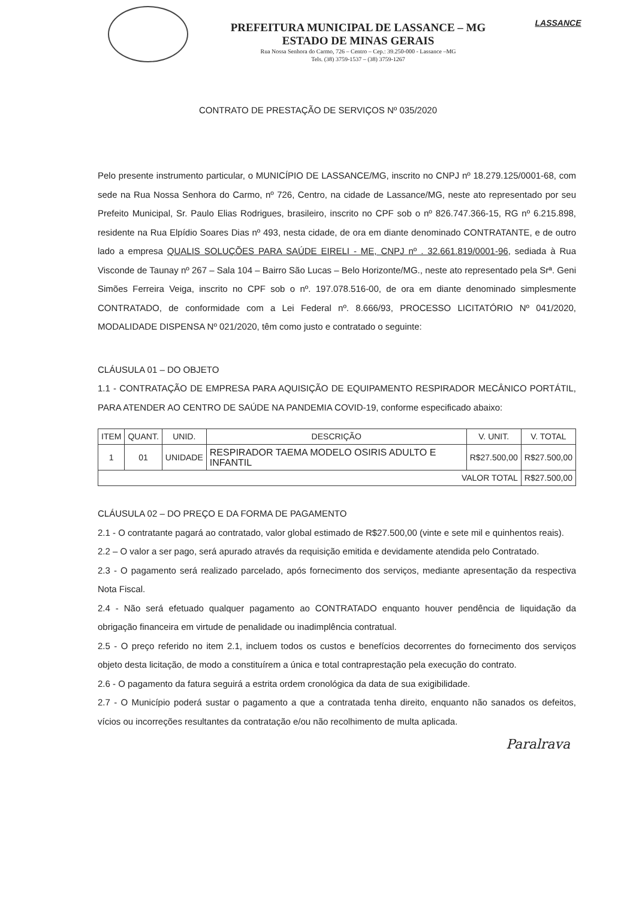PREFEITURA MUNICIPAL DE LASSANCE – MG
ESTADO DE MINAS GERAIS
Rua Nossa Senhora do Carmo, 726 – Centro – Cep.: 39.250-000 - Lassance –MG
Tels. (38) 3759-1537 – (38) 3759-1267
LASSANCE
CONTRATO DE PRESTAÇÃO DE SERVIÇOS Nº 035/2020
Pelo presente instrumento particular, o MUNICÍPIO DE LASSANCE/MG, inscrito no CNPJ nº 18.279.125/0001-68, com sede na Rua Nossa Senhora do Carmo, nº 726, Centro, na cidade de Lassance/MG, neste ato representado por seu Prefeito Municipal, Sr. Paulo Elias Rodrigues, brasileiro, inscrito no CPF sob o nº 826.747.366-15, RG nº 6.215.898, residente na Rua Elpídio Soares Dias nº 493, nesta cidade, de ora em diante denominado CONTRATANTE, e de outro lado a empresa QUALIS SOLUÇÕES PARA SAÚDE EIRELI - ME, CNPJ nº . 32.661.819/0001-96, sediada à Rua Visconde de Taunay nº 267 – Sala 104 – Bairro São Lucas – Belo Horizonte/MG., neste ato representado pela Srª. Geni Simões Ferreira Veiga, inscrito no CPF sob o nº. 197.078.516-00, de ora em diante denominado simplesmente CONTRATADO, de conformidade com a Lei Federal nº. 8.666/93, PROCESSO LICITATÓRIO Nº 041/2020, MODALIDADE DISPENSA Nº 021/2020, têm como justo e contratado o seguinte:
CLÁUSULA 01 – DO OBJETO
1.1 - CONTRATAÇÃO DE EMPRESA PARA AQUISIÇÃO DE EQUIPAMENTO RESPIRADOR MECÂNICO PORTÁTIL, PARA ATENDER AO CENTRO DE SAÚDE NA PANDEMIA COVID-19, conforme especificado abaixo:
| ITEM | QUANT. | UNID. | DESCRIÇÃO | V. UNIT. | V. TOTAL |
| --- | --- | --- | --- | --- | --- |
| 1 | 01 | UNIDADE | RESPIRADOR TAEMA MODELO OSIRIS ADULTO E INFANTIL | R$27.500,00 | R$27.500,00 |
| VALOR TOTAL | | | | | R$27.500,00 |
CLÁUSULA 02 – DO PREÇO E DA FORMA DE PAGAMENTO
2.1 - O contratante pagará ao contratado, valor global estimado de R$27.500,00 (vinte e sete mil e quinhentos reais).
2.2 – O valor a ser pago, será apurado através da requisição emitida e devidamente atendida pelo Contratado.
2.3 - O pagamento será realizado parcelado, após fornecimento dos serviços, mediante apresentação da respectiva Nota Fiscal.
2.4 - Não será efetuado qualquer pagamento ao CONTRATADO enquanto houver pendência de liquidação da obrigação financeira em virtude de penalidade ou inadimplência contratual.
2.5 - O preço referido no item 2.1, incluem todos os custos e benefícios decorrentes do fornecimento dos serviços objeto desta licitação, de modo a constituírem a única e total contraprestação pela execução do contrato.
2.6 - O pagamento da fatura seguirá a estrita ordem cronológica da data de sua exigibilidade.
2.7 - O Município poderá sustar o pagamento a que a contratada tenha direito, enquanto não sanados os defeitos, vícios ou incorreções resultantes da contratação e/ou não recolhimento de multa aplicada.
Paralrava